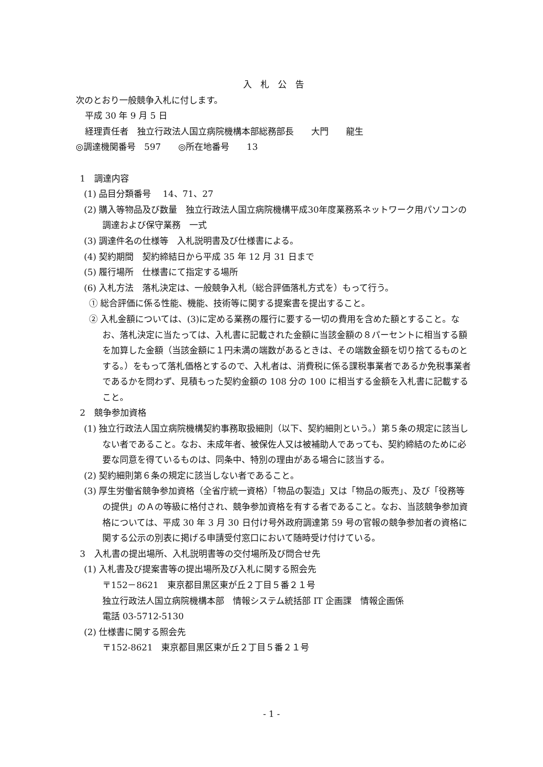入　札　公　告
次のとおり一般競争入札に付します。
平成 30 年 9 月 5 日
経理責任者　独立行政法人国立病院機構本部総務部長　　大門　　龍生
◎調達機関番号　597　　◎所在地番号　　13
1　調達内容
(1) 品目分類番号　 14、71、27
(2) 購入等物品及び数量　独立行政法人国立病院機構平成30年度業務系ネットワーク用パソコンの調達および保守業務　一式
(3) 調達件名の仕様等　入札説明書及び仕様書による。
(4) 契約期間　契約締結日から平成 35 年 12 月 31 日まで
(5) 履行場所　仕様書にて指定する場所
(6) 入札方法　落札決定は、一般競争入札（総合評価落札方式を）もって行う。
① 総合評価に係る性能、機能、技術等に関する提案書を提出すること。
② 入札金額については、(3)に定める業務の履行に要する一切の費用を含めた額とすること。なお、落札決定に当たっては、入札書に記載された金額に当該金額の８パーセントに相当する額を加算した金額（当該金額に１円未満の端数があるときは、その端数金額を切り捨てるものとする。）をもって落札価格とするので、入札者は、消費税に係る課税事業者であるか免税事業者であるかを問わず、見積もった契約金額の 108 分の 100 に相当する金額を入札書に記載すること。
2　競争参加資格
(1) 独立行政法人国立病院機構契約事務取扱細則（以下、契約細則という。）第５条の規定に該当しない者であること。なお、未成年者、被保佐人又は被補助人であっても、契約締結のために必要な同意を得ているものは、同条中、特別の理由がある場合に該当する。
(2) 契約細則第６条の規定に該当しない者であること。
(3) 厚生労働省競争参加資格（全省庁統一資格）「物品の製造」又は「物品の販売」、及び「役務等の提供」のＡの等級に格付され、競争参加資格を有する者であること。なお、当該競争参加資格については、平成 30 年 3 月 30 日付け号外政府調達第 59 号の官報の競争参加者の資格に関する公示の別表に掲げる申請受付窓口において随時受け付けている。
3　入札書の提出場所、入札説明書等の交付場所及び問合せ先
(1) 入札書及び提案書等の提出場所及び入札に関する照会先
〒152－8621　東京都目黒区東が丘２丁目５番２１号
独立行政法人国立病院機構本部　情報システム統括部 IT 企画課　情報企画係
電話 03-5712-5130
(2) 仕様書に関する照会先
〒152-8621　東京都目黒区東が丘２丁目５番２１号
- 1 -